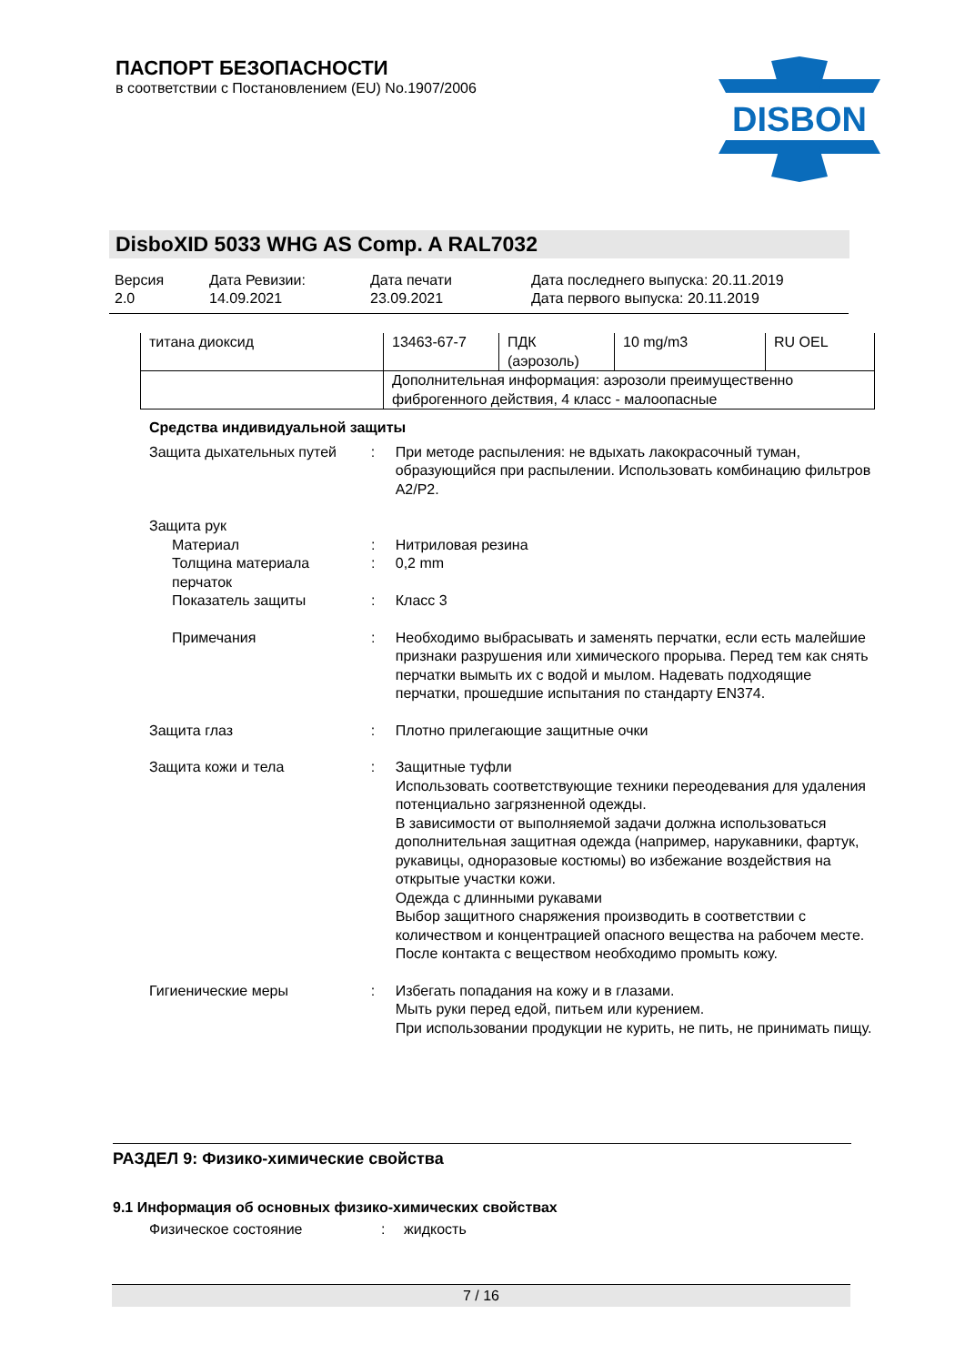ПАСПОРТ БЕЗОПАСНОСТИ
в соответствии с Постановлением (EU) No.1907/2006
DISBON
DisboXID 5033 WHG AS Comp. A RAL7032
Версия
2.0
Дата Ревизии:
14.09.2021
Дата печати
23.09.2021
Дата последнего выпуска: 20.11.2019
Дата первого выпуска: 20.11.2019
| титана диоксид | 13463-67-7 | ПДК (аэрозоль) | 10 mg/m3 | RU OEL |
| | Дополнительная информация: аэрозоли преимущественно фиброгенного действия, 4 класс - малоопасные | | | |
Средства индивидуальной защиты
Защита дыхательных путей : При методе распыления: не вдыхать лакокрасочный туман, образующийся при распылении. Использовать комбинацию фильтров A2/P2.
Защита рук
Материал : Нитриловая резина
Толщина материала перчаток
: 0,2 mm
Показатель защиты : Класс 3
Примечания : Необходимо выбрасывать и заменять перчатки, если есть малейшие признаки разрушения или химического прорыва. Перед тем как снять перчатки вымыть их с водой и мылом. Надевать подходящие перчатки, прошедшие испытания по стандарту EN374.
Защита глаз : Плотно прилегающие защитные очки
Защита кожи и тела : Защитные туфли
Использовать соответствующие техники переодевания для удаления потенциально загрязненной одежды.
В зависимости от выполняемой задачи должна использоваться дополнительная защитная одежда (например, нарукавники, фартук, рукавицы, одноразовые костюмы) во избежание воздействия на открытые участки кожи.
Одежда с длинными рукавами
Выбор защитного снаряжения производить в соответствии с количеством и концентрацией опасного вещества на рабочем месте.
После контакта с веществом необходимо промыть кожу.
Гигиенические меры : Избегать попадания на кожу и в глазами.
Мыть руки перед едой, питьем или курением.
При использовании продукции не курить, не пить, не принимать пищу.
РАЗДЕЛ 9: Физико-химические свойства
9.1 Информация об основных физико-химических свойствах
Физическое состояние : жидкость
7 / 16